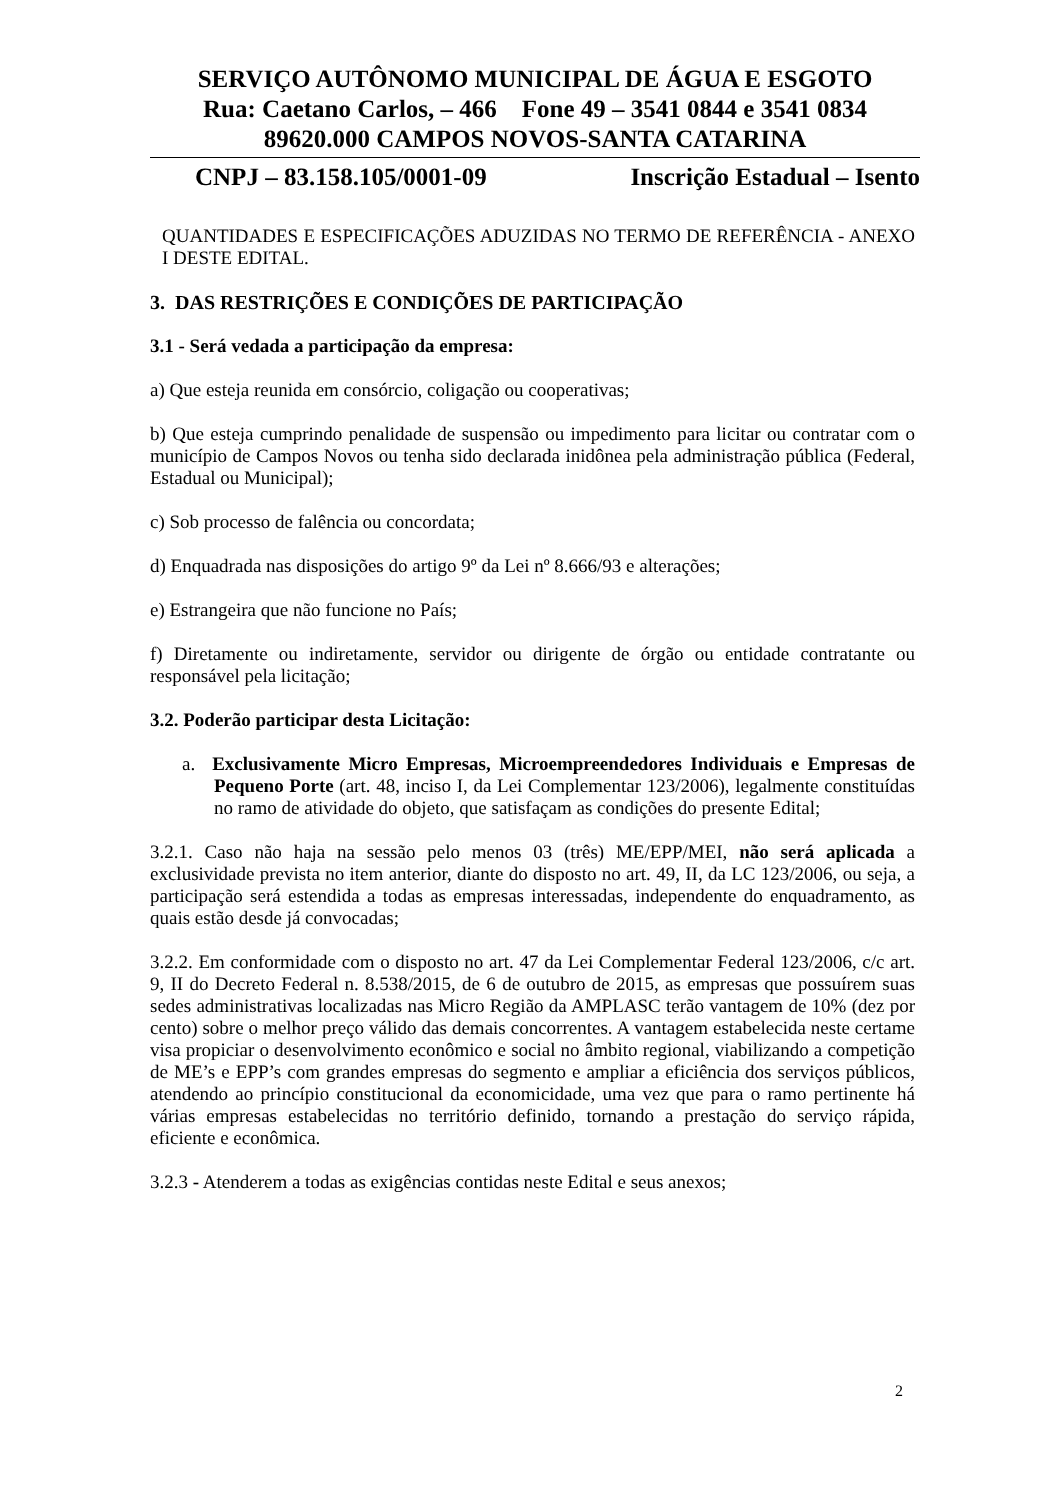SERVIÇO AUTÔNOMO MUNICIPAL DE ÁGUA E ESGOTO
Rua: Caetano Carlos, – 466 Fone 49 – 3541 0844 e 3541 0834
89620.000 CAMPOS NOVOS-SANTA CATARINA
CNPJ – 83.158.105/0001-09 Inscrição Estadual – Isento
QUANTIDADES E ESPECIFICAÇÕES ADUZIDAS NO TERMO DE REFERÊNCIA - ANEXO I DESTE EDITAL.
3. DAS RESTRIÇÕES E CONDIÇÕES DE PARTICIPAÇÃO
3.1 - Será vedada a participação da empresa:
a) Que esteja reunida em consórcio, coligação ou cooperativas;
b) Que esteja cumprindo penalidade de suspensão ou impedimento para licitar ou contratar com o município de Campos Novos ou tenha sido declarada inidônea pela administração pública (Federal, Estadual ou Municipal);
c) Sob processo de falência ou concordata;
d) Enquadrada nas disposições do artigo 9º da Lei nº 8.666/93 e alterações;
e) Estrangeira que não funcione no País;
f) Diretamente ou indiretamente, servidor ou dirigente de órgão ou entidade contratante ou responsável pela licitação;
3.2. Poderão participar desta Licitação:
a. Exclusivamente Micro Empresas, Microempreendedores Individuais e Empresas de Pequeno Porte (art. 48, inciso I, da Lei Complementar 123/2006), legalmente constituídas no ramo de atividade do objeto, que satisfaçam as condições do presente Edital;
3.2.1. Caso não haja na sessão pelo menos 03 (três) ME/EPP/MEI, não será aplicada a exclusividade prevista no item anterior, diante do disposto no art. 49, II, da LC 123/2006, ou seja, a participação será estendida a todas as empresas interessadas, independente do enquadramento, as quais estão desde já convocadas;
3.2.2. Em conformidade com o disposto no art. 47 da Lei Complementar Federal 123/2006, c/c art. 9, II do Decreto Federal n. 8.538/2015, de 6 de outubro de 2015, as empresas que possuírem suas sedes administrativas localizadas nas Micro Região da AMPLASC terão vantagem de 10% (dez por cento) sobre o melhor preço válido das demais concorrentes. A vantagem estabelecida neste certame visa propiciar o desenvolvimento econômico e social no âmbito regional, viabilizando a competição de ME’s e EPP’s com grandes empresas do segmento e ampliar a eficiência dos serviços públicos, atendendo ao princípio constitucional da economicidade, uma vez que para o ramo pertinente há várias empresas estabelecidas no território definido, tornando a prestação do serviço rápida, eficiente e econômica.
3.2.3 - Atenderem a todas as exigências contidas neste Edital e seus anexos;
2